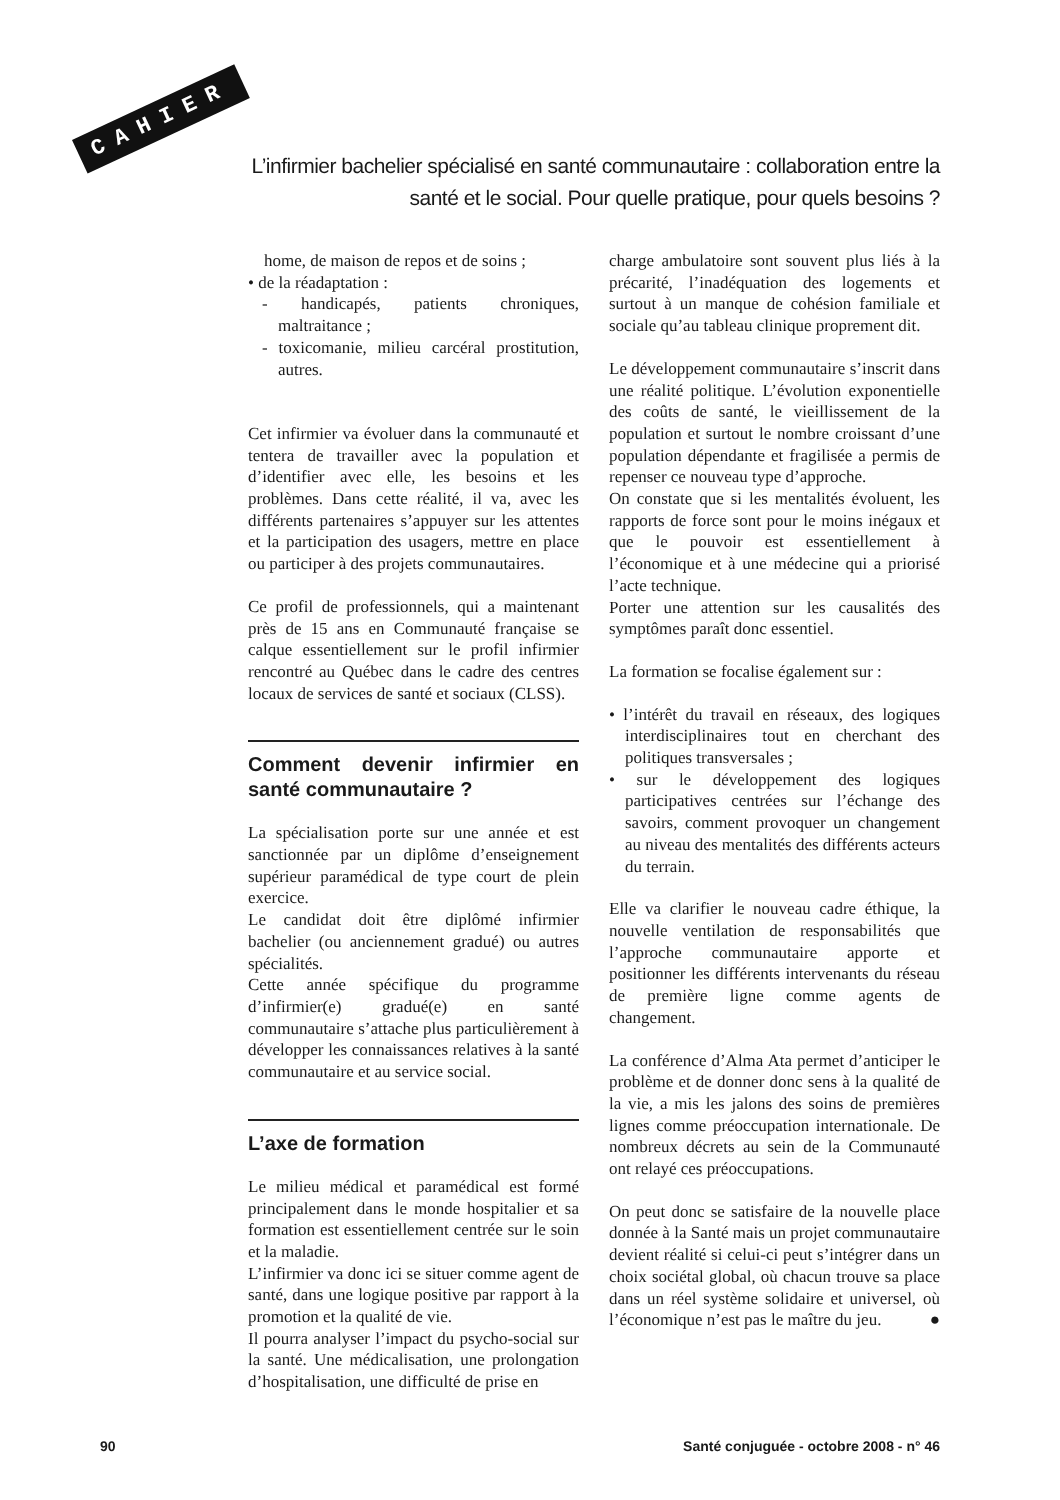CAHIER
L’infirmier bachelier spécialisé en santé communautaire : collaboration entre la santé et le social. Pour quelle pratique, pour quels besoins ?
home, de maison de repos et de soins ;
• de la réadaptation :
- handicapés, patients chroniques, maltraitance ;
- toxicomanie, milieu carcéral prostitution, autres.
Cet infirmier va évoluer dans la communauté et tentera de travailler avec la population et d’identifier avec elle, les besoins et les problèmes. Dans cette réalité, il va, avec les différents partenaires s’appuyer sur les attentes et la participation des usagers, mettre en place ou participer à des projets communautaires.
Ce profil de professionnels, qui a maintenant près de 15 ans en Communauté française se calque essentiellement sur le profil infirmier rencontré au Québec dans le cadre des centres locaux de services de santé et sociaux (CLSS).
Comment devenir infirmier en santé communautaire ?
La spécialisation porte sur une année et est sanctionnée par un diplôme d’enseignement supérieur paramédical de type court de plein exercice.
Le candidat doit être diplômé infirmier bachelier (ou anciennement gradué) ou autres spécialités.
Cette année spécifique du programme d’infirmier(e) gradué(e) en santé communautaire s’attache plus particulièrement à développer les connaissances relatives à la santé communautaire et au service social.
L’axe de formation
Le milieu médical et paramédical est formé principalement dans le monde hospitalier et sa formation est essentiellement centrée sur le soin et la maladie.
L’infirmier va donc ici se situer comme agent de santé, dans une logique positive par rapport à la promotion et la qualité de vie.
Il pourra analyser l’impact du psycho-social sur la santé. Une médicalisation, une prolongation d’hospitalisation, une difficulté de prise en
charge ambulatoire sont souvent plus liés à la précarité, l’inadéquation des logements et surtout à un manque de cohésion familiale et sociale qu’au tableau clinique proprement dit.
Le développement communautaire s’inscrit dans une réalité politique. L’évolution exponentielle des coûts de santé, le vieillissement de la population et surtout le nombre croissant d’une population dépendante et fragilisée a permis de repenser ce nouveau type d’approche.
On constate que si les mentalités évoluent, les rapports de force sont pour le moins inégaux et que le pouvoir est essentiellement à l’économique et à une médecine qui a priorisé l’acte technique.
Porter une attention sur les causalités des symptômes paraît donc essentiel.
La formation se focalise également sur :
• l’intérêt du travail en réseaux, des logiques interdisciplinaires tout en cherchant des politiques transversales ;
• sur le développement des logiques participatives centrées sur l’échange des savoirs, comment provoquer un changement au niveau des mentalités des différents acteurs du terrain.
Elle va clarifier le nouveau cadre éthique, la nouvelle ventilation de responsabilités que l’approche communautaire apporte et positionner les différents intervenants du réseau de première ligne comme agents de changement.
La conférence d’Alma Ata permet d’anticiper le problème et de donner donc sens à la qualité de la vie, a mis les jalons des soins de premières lignes comme préoccupation internationale. De nombreux décrets au sein de la Communauté ont relayé ces préoccupations.
On peut donc se satisfaire de la nouvelle place donnée à la Santé mais un projet communautaire devient réalité si celui-ci peut s’intégrer dans un choix sociétal global, où chacun trouve sa place dans un réel système solidaire et universel, où l’économique n’est pas le maître du jeu. ●
90 Santé conjuguée - octobre 2008 - n° 46